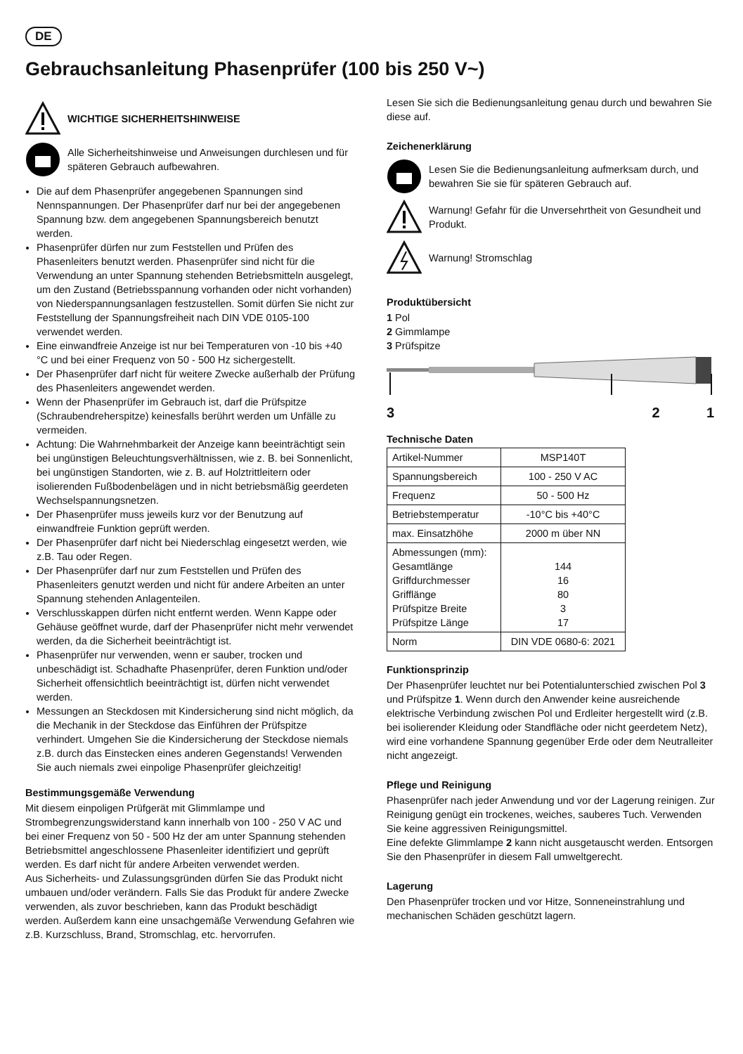DE
Gebrauchsanleitung Phasenprüfer (100 bis 250 V~)
WICHTIGE SICHERHEITSHINWEISE
Alle Sicherheitshinweise und Anweisungen durchlesen und für späteren Gebrauch aufbewahren.
Die auf dem Phasenprüfer angegebenen Spannungen sind Nennspannungen. Der Phasenprüfer darf nur bei der angegebenen Spannung bzw. dem angegebenen Spannungsbereich benutzt werden.
Phasenprüfer dürfen nur zum Feststellen und Prüfen des Phasenleiters benutzt werden. Phasenprüfer sind nicht für die Verwendung an unter Spannung stehenden Betriebsmitteln ausgelegt, um den Zustand (Betriebsspannung vorhanden oder nicht vorhanden) von Niederspannungsanlagen festzustellen. Somit dürfen Sie nicht zur Feststellung der Spannungsfreiheit nach DIN VDE 0105-100 verwendet werden.
Eine einwandfreie Anzeige ist nur bei Temperaturen von -10 bis +40 °C und bei einer Frequenz von 50 - 500 Hz sichergestellt.
Der Phasenprüfer darf nicht für weitere Zwecke außerhalb der Prüfung des Phasenleiters angewendet werden.
Wenn der Phasenprüfer im Gebrauch ist, darf die Prüfspitze (Schraubendreherspitze) keinesfalls berührt werden um Unfälle zu vermeiden.
Achtung: Die Wahrnehmbarkeit der Anzeige kann beein­trächtigt sein bei ungünstigen Beleuchtungsverhältnissen, wie z. B. bei Sonnenlicht, bei ungünstigen Standorten, wie z. B. auf Holztrittleitern oder isolierenden Fußbodenbelägen und in nicht betriebsmäßig geerdeten Wechselspannungsnetzen.
Der Phasenprüfer muss jeweils kurz vor der Benutzung auf einwandfreie Funktion geprüft werden.
Der Phasenprüfer darf nicht bei Niederschlag eingesetzt werden, wie z.B. Tau oder Regen.
Der Phasenprüfer darf nur zum Feststellen und Prüfen des Phasenleiters genutzt werden und nicht für andere Arbeiten an unter Spannung stehenden Anlagenteilen.
Verschlusskappen dürfen nicht entfernt werden. Wenn Kappe oder Gehäuse geöffnet wurde, darf der Phasenprüfer nicht mehr verwendet werden, da die Sicherheit beeinträchtigt ist.
Phasenprüfer nur verwenden, wenn er sauber, trocken und unbeschädigt ist. Schadhafte Phasenprüfer, deren Funktion und/oder Sicherheit offensichtlich beeinträchtigt ist, dürfen nicht verwendet werden.
Messungen an Steckdosen mit Kindersicherung sind nicht möglich, da die Mechanik in der Steckdose das Einführen der Prüfspitze verhindert. Umgehen Sie die Kindersicherung der Steckdose niemals z.B. durch das Einstecken eines anderen Gegenstands! Verwenden Sie auch niemals zwei einpolige Phasenprüfer gleichzeitig!
Bestimmungsgemäße Verwendung
Mit diesem einpoligen Prüfgerät mit Glimmlampe und Strombegrenzungswiderstand kann innerhalb von 100 - 250 V AC und bei einer Frequenz von 50 - 500 Hz der am unter Spannung stehenden Betriebsmittel angeschlossene Phasenleiter identifiziert und geprüft werden. Es darf nicht für andere Arbeiten verwendet werden.
Aus Sicherheits- und Zulassungsgründen dürfen Sie das Produkt nicht umbauen und/oder verändern. Falls Sie das Produkt für andere Zwecke verwenden, als zuvor beschrieben, kann das Produkt beschädigt werden. Außerdem kann eine unsachgemäße Verwendung Gefahren wie z.B. Kurzschluss, Brand, Stromschlag, etc. hervorrufen.
Lesen Sie sich die Bedienungsanleitung genau durch und bewahren Sie diese auf.
Zeichenerklärung
Lesen Sie die Bedienungsanleitung aufmerksam durch, und bewahren Sie sie für späteren Gebrauch auf.
Warnung! Gefahr für die Unversehrtheit von Gesundheit und Produkt.
Warnung! Stromschlag
Produktübersicht
1 Pol
2 Gimmlampe
3 Prüfspitze
3 2 1
Technische Daten
| Artikel-Nummer | MSP140T |
| Spannungsbereich | 100 - 250 V AC |
| Frequenz | 50 - 500 Hz |
| Betriebstemperatur | -10°C bis +40°C |
| max. Einsatzhöhe | 2000 m über NN |
| Abmessungen (mm): Gesamtlänge Griffdurchmesser Grifflänge Prüfspitze Breite Prüfspitze Länge | 144 16 80 3 17 |
| Norm | DIN VDE 0680-6: 2021 |
Funktionsprinzip
Der Phasenprüfer leuchtet nur bei Potentialunterschied zwischen Pol 3 und Prüfspitze 1. Wenn durch den Anwender keine ausreichende elektrische Verbindung zwischen Pol und Erdleiter hergestellt wird (z.B. bei isolierender Kleidung oder Standfläche oder nicht geerdetem Netz), wird eine vorhandene Spannung gegenüber Erde oder dem Neutralleiter nicht angezeigt.
Pflege und Reinigung
Phasenprüfer nach jeder Anwendung und vor der Lagerung reinigen. Zur Reinigung genügt ein trockenes, weiches, sauberes Tuch. Verwenden Sie keine aggressiven Reinigungsmittel.
Eine defekte Glimmlampe 2 kann nicht ausgetauscht werden. Entsorgen Sie den Phasenprüfer in diesem Fall umweltgerecht.
Lagerung
Den Phasenprüfer trocken und vor Hitze, Sonneneinstrahlung und mechanischen Schäden geschützt lagern.